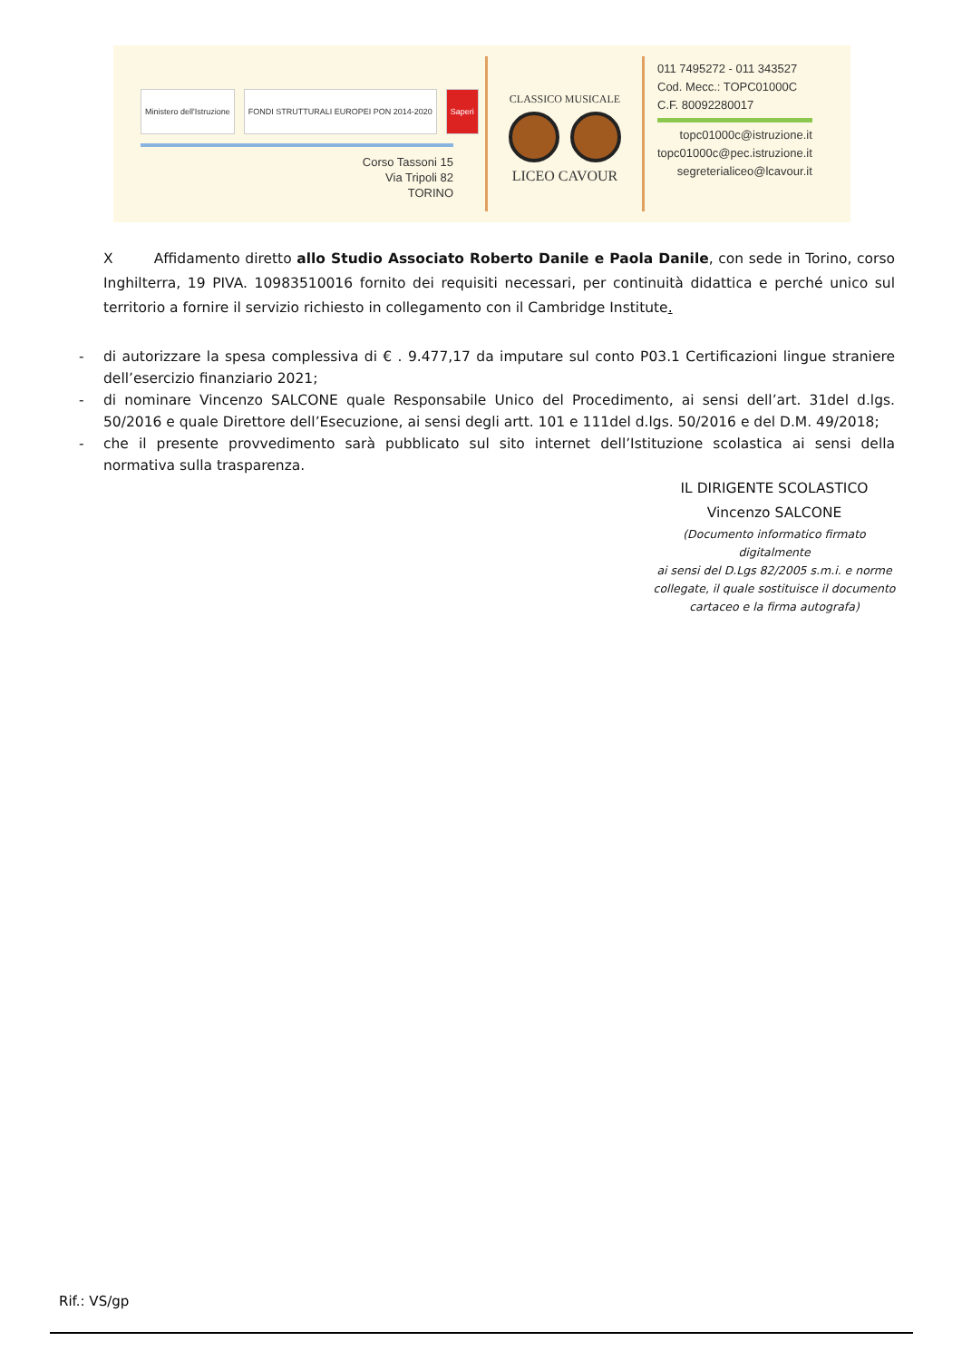Ministero dell'Istruzione
FONDI STRUTTURALI EUROPEI PON 2014-2020
Saperi
Corso Tassoni 15
Via Tripoli 82
TORINO
CLASSICO MUSICALE
LICEO CAVOUR
011 7495272 - 011 343527
Cod. Mecc.: TOPC01000C
C.F. 80092280017
topc01000c@istruzione.it
topc01000c@pec.istruzione.it
segreterialiceo@lcavour.it
X Affidamento diretto allo Studio Associato Roberto Danile e Paola Danile, con sede in Torino, corso Inghilterra, 19 PIVA. 10983510016 fornito dei requisiti necessari, per continuità didattica e perché unico sul territorio a fornire il servizio richiesto in collegamento con il Cambridge Institute.
- di autorizzare la spesa complessiva di € . 9.477,17 da imputare sul conto P03.1 Certificazioni lingue straniere dell’esercizio finanziario 2021;
- di nominare Vincenzo SALCONE quale Responsabile Unico del Procedimento, ai sensi dell’art. 31del d.lgs. 50/2016 e quale Direttore dell’Esecuzione, ai sensi degli artt. 101 e 111del d.lgs. 50/2016 e del D.M. 49/2018;
- che il presente provvedimento sarà pubblicato sul sito internet dell’Istituzione scolastica ai sensi della normativa sulla trasparenza.
IL DIRIGENTE SCOLASTICO
Vincenzo SALCONE
(Documento informatico firmato digitalmente
ai sensi del D.Lgs 82/2005 s.m.i. e norme
collegate, il quale sostituisce il documento
cartaceo e la firma autografa)
Rif.: VS/gp